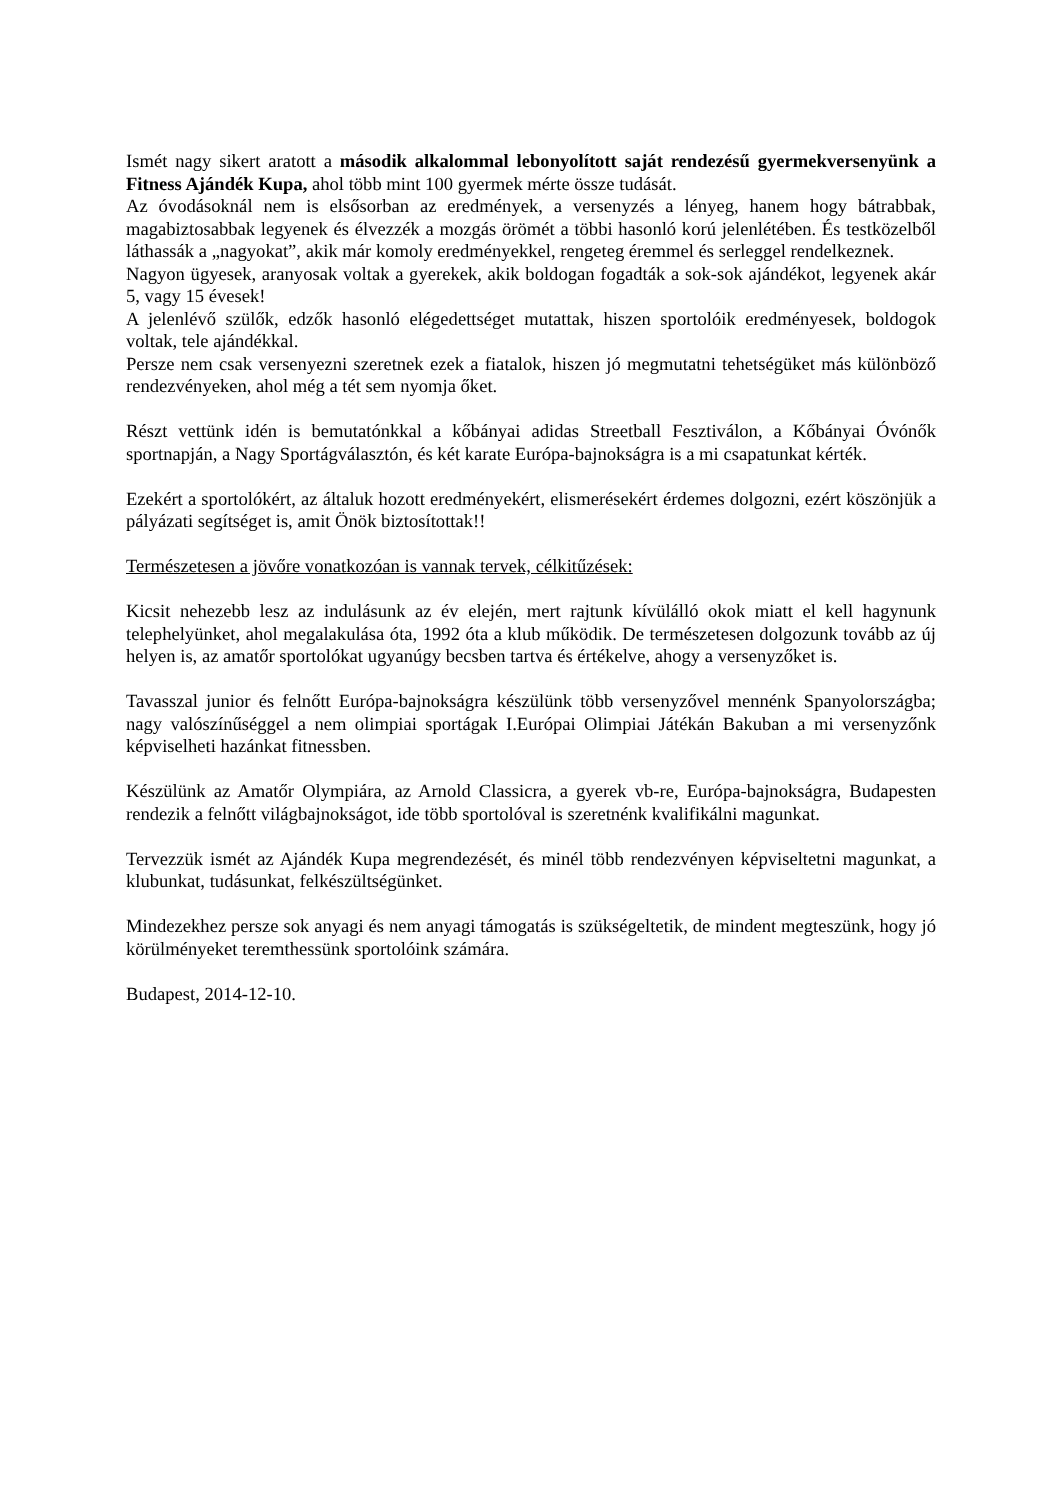Ismét nagy sikert aratott a második alkalommal lebonyolított saját rendezésű gyermekversenyünk a Fitness Ajándék Kupa, ahol több mint 100 gyermek mérte össze tudását.
Az óvodásoknál nem is elsősorban az eredmények, a versenyzés a lényeg, hanem hogy bátrabbak, magabiztosabbak legyenek és élvezzék a mozgás örömét a többi hasonló korú jelenlétében. És testközelből láthassák a „nagyokat”, akik már komoly eredményekkel, rengeteg éremmel és serleggel rendelkeznek.
Nagyon ügyesek, aranyosak voltak a gyerekek, akik boldogan fogadták a sok-sok ajándékot, legyenek akár 5, vagy 15 évesek!
A jelenlévő szülők, edzők hasonló elégedettséget mutattak, hiszen sportolóik eredményesek, boldogok voltak, tele ajándékkal.
Persze nem csak versenyezni szeretnek ezek a fiatalok, hiszen jó megmutatni tehetségüket más különböző rendezvényeken, ahol még a tét sem nyomja őket.
Részt vettünk idén is bemutatónkkal a kőbányai adidas Streetball Fesztiválon, a Kőbányai Óvónők sportnapján, a Nagy Sportágválasztón, és két karate Európa-bajnokságra is a mi csapatunkat kérték.
Ezekért a sportolókért, az általuk hozott eredményekért, elismerésekért érdemes dolgozni, ezért köszönjük a pályázati segítséget is, amit Önök biztosítottak!!
Természetesen a jövőre vonatkozóan is vannak tervek, célkitűzések:
Kicsit nehezebb lesz az indulásunk az év elején, mert rajtunk kívülálló okok miatt el kell hagynunk telephelyünket, ahol megalakulása óta, 1992 óta a klub működik. De természetesen dolgozunk tovább az új helyen is, az amatőr sportolókat ugyanúgy becsben tartva és értékelve, ahogy a versenyzőket is.
Tavasszal junior és felnőtt Európa-bajnokságra készülünk több versenyzővel mennénk Spanyolországba; nagy valószínűséggel a nem olimpiai sportágak I.Európai Olimpiai Játékán Bakuban a mi versenyzőnk képviselheti hazánkat fitnessben.
Készülünk az Amatőr Olympiára, az Arnold Classicra, a gyerek vb-re, Európa-bajnokságra, Budapesten rendezik a felnőtt világbajnokságot, ide több sportolóval is szeretnénk kvalifikálni magunkat.
Tervezzük ismét az Ajándék Kupa megrendezését, és minél több rendezvényen képviseltetni magunkat, a klubunkat, tudásunkat, felkészültségünket.
Mindezekhez persze sok anyagi és nem anyagi támogatás is szükségeltetik, de mindent megteszünk, hogy jó körülményeket teremthessünk sportolóink számára.
Budapest, 2014-12-10.